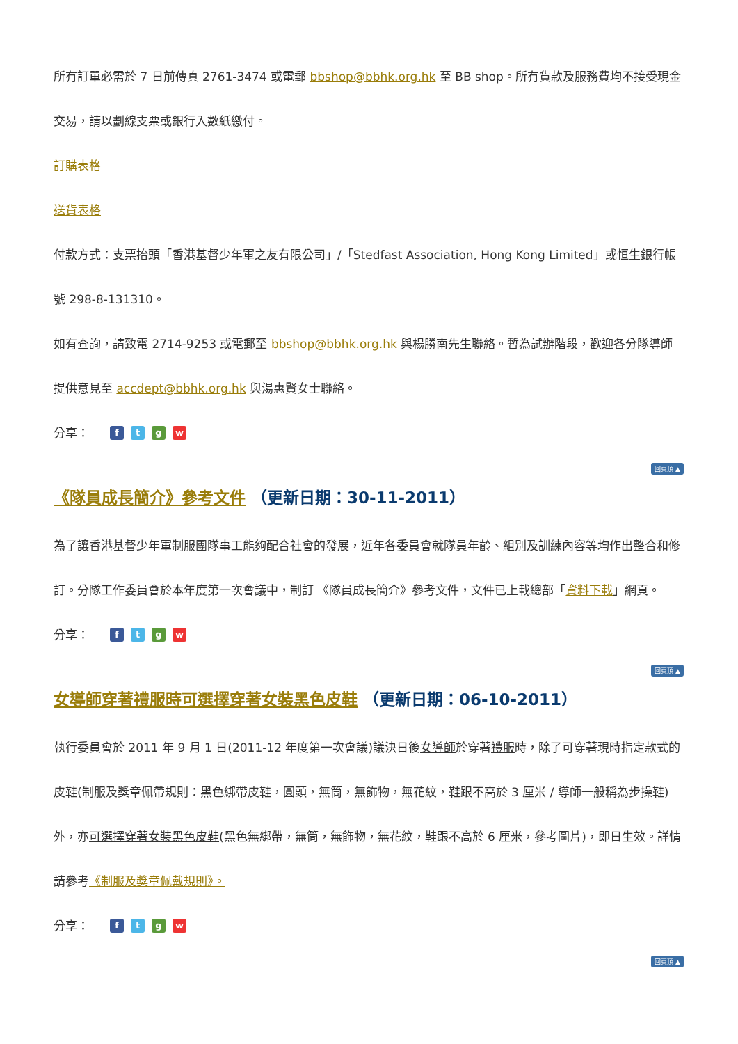所有訂單必需於 7 日前傳真 2761-3474 或電郵 bbshop@bbhk.org.hk 至 BB shop。所有貨款及服務費均不接受現金交易，請以劃線支票或銀行入數紙繳付。
訂購表格
送貨表格
付款方式：支票抬頭「香港基督少年軍之友有限公司」/「Stedfast Association, Hong Kong Limited」或恒生銀行帳號 298-8-131310。
如有查詢，請致電 2714-9253 或電郵至 bbshop@bbhk.org.hk 與楊勝南先生聯絡。暫為試辦階段，歡迎各分隊導師提供意見至 accdept@bbhk.org.hk 與湯惠賢女士聯絡。
分享： ftgw
回頁頂 ▲
《隊員成長簡介》參考文件 （更新日期：30-11-2011）
為了讓香港基督少年軍制服團隊事工能夠配合社會的發展，近年各委員會就隊員年齡、組別及訓練內容等均作出整合和修訂。分隊工作委員會於本年度第一次會議中，制訂 《隊員成長簡介》參考文件，文件已上載總部「資料下載」網頁。
分享： ftgw
回頁頂 ▲
女導師穿著禮服時可選擇穿著女裝黑色皮鞋 （更新日期：06-10-2011）
執行委員會於 2011 年 9 月 1 日(2011-12 年度第一次會議)議決日後女導師於穿著禮服時，除了可穿著現時指定款式的皮鞋(制服及獎章佩帶規則：黑色綁帶皮鞋，圓頭，無筒，無飾物，無花紋，鞋跟不高於 3 厘米 / 導師一般稱為步操鞋)外，亦可選擇穿著女裝黑色皮鞋(黑色無綁帶，無筒，無飾物，無花紋，鞋跟不高於 6 厘米，參考圖片)，即日生效。詳情請參考《制服及獎章佩戴規則》。
分享： ftgw
回頁頂 ▲